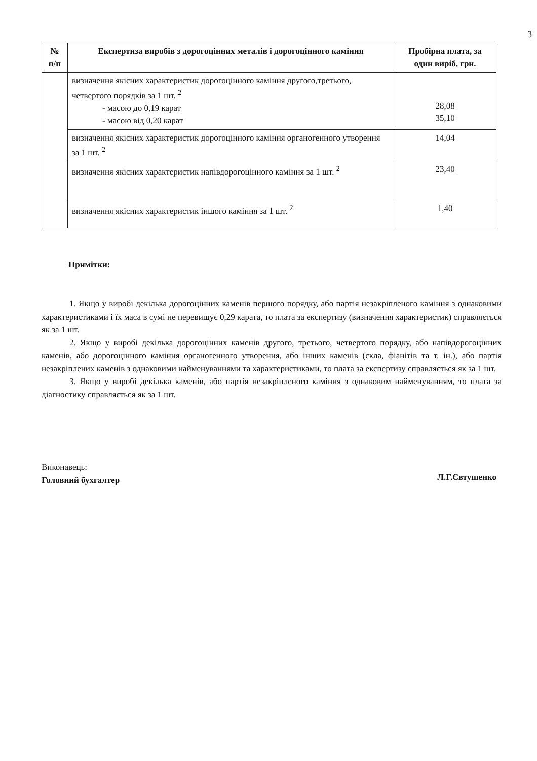3
| № п/п | Експертиза виробів з дорогоцінних металів і дорогоцінного каміння | Пробірна плата, за один виріб, грн. |
| --- | --- | --- |
| | визначення якісних характеристик дорогоцінного каміння другого,третього, четвертого порядків за 1 шт. <sup>2</sup> - масою до 0,19 карат - масою від 0,20 карат | 28,08 35,10 |
| | визначення якісних характеристик дорогоцінного каміння органогенного утворення за 1 шт. <sup>2</sup> | 14,04 |
| | визначення якісних характеристик напівдорогоцінного каміння за 1 шт. <sup>2</sup> | 23,40 |
| | визначення якісних характеристик іншого каміння за 1 шт. <sup>2</sup> | 1,40 |
Примітки:
1. Якщо у виробі декілька дорогоцінних каменів першого порядку, або партія незакріпленого каміння з однаковими характеристиками і їх маса в сумі не перевищує 0,29 карата, то плата за експертизу (визначення характеристик) справляється як за 1 шт.
2. Якщо у виробі декілька дорогоцінних каменів другого, третього, четвертого порядку, або напівдорогоцінних каменів, або дорогоцінного каміння органогенного утворення, або інших каменів (скла, фіанітів та т. ін.), або партія незакріплених каменів з однаковими найменуваннями та характеристиками, то плата за експертизу справляється як за 1 шт.
3. Якщо у виробі декілька каменів, або партія незакріпленого каміння з однаковим найменуванням, то плата за діагностику справляється як за 1 шт.
Виконавець:
Головний бухгалтер
Л.Г.Євтушенко